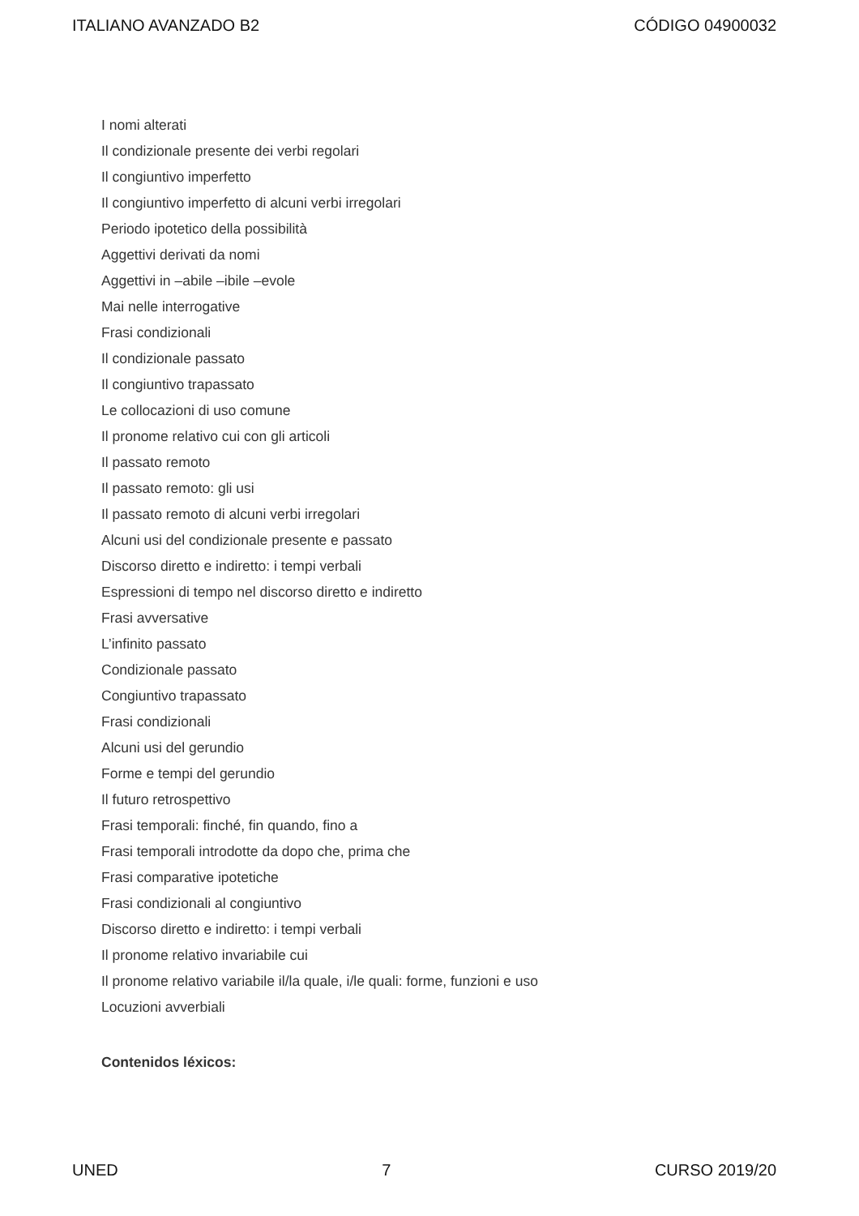ITALIANO AVANZADO B2 CÓDIGO 04900032
I nomi alterati
Il condizionale presente dei verbi regolari
Il congiuntivo imperfetto
Il congiuntivo imperfetto di alcuni verbi irregolari
Periodo ipotetico della possibilità
Aggettivi derivati da nomi
Aggettivi in –abile –ibile –evole
Mai nelle interrogative
Frasi condizionali
Il condizionale passato
Il congiuntivo trapassato
Le collocazioni di uso comune
Il pronome relativo cui con gli articoli
Il passato remoto
Il passato remoto: gli usi
Il passato remoto di alcuni verbi irregolari
Alcuni usi del condizionale presente e passato
Discorso diretto e indiretto: i tempi verbali
Espressioni di tempo nel discorso diretto e indiretto
Frasi avversative
L’infinito passato
Condizionale passato
Congiuntivo trapassato
Frasi condizionali
Alcuni usi del gerundio
Forme e tempi del gerundio
Il futuro retrospettivo
Frasi temporali: finché, fin quando, fino a
Frasi temporali introdotte da dopo che, prima che
Frasi comparative ipotetiche
Frasi condizionali al congiuntivo
Discorso diretto e indiretto: i tempi verbali
Il pronome relativo invariabile cui
Il pronome relativo variabile il/la quale, i/le quali: forme, funzioni e uso
Locuzioni avverbiali
Contenidos léxicos:
UNED 7 CURSO 2019/20